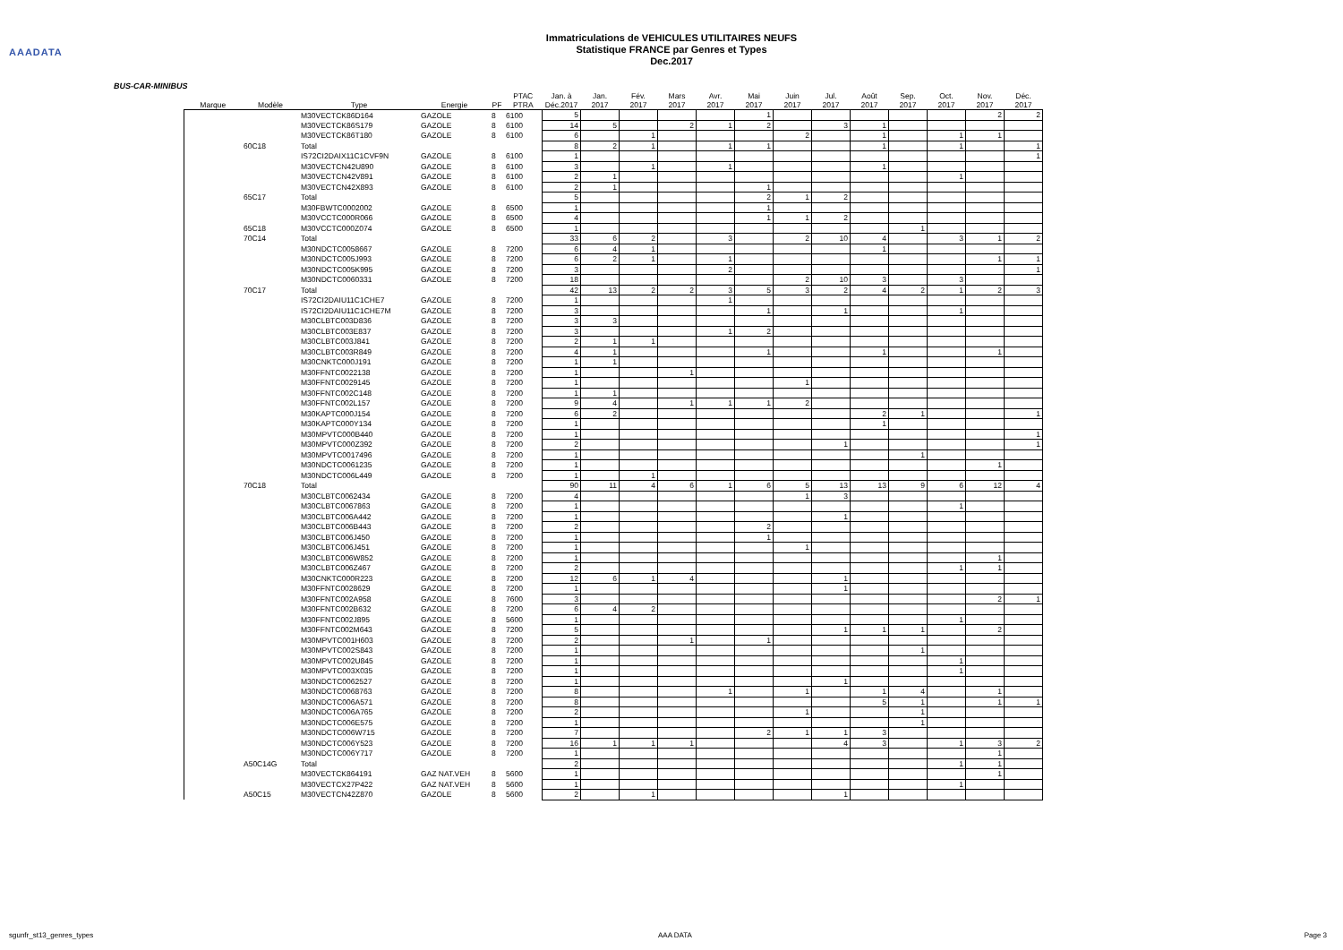AAADATA
Immatriculations de VEHICULES UTILITAIRES NEUFS
Statistique FRANCE par Genres et Types
Dec.2017
BUS-CAR-MINIBUS
| | | | | | PTAC | Jan. à | Jan. | Fév. | Mars | Avr. | Mai | Juin | Jul. | Août | Sep. | Oct. | Nov. | Déc. |
| --- | --- | --- | --- | --- | --- | --- | --- | --- | --- | --- | --- | --- | --- | --- | --- | --- | --- | --- |
| Marque | Modèle | Type | Energie | PF | PTRA | Déc.2017 | 2017 | 2017 | 2017 | 2017 | 2017 | 2017 | 2017 | 2017 | 2017 | 2017 | 2017 | 2017 |
| | | M30VECTCK86D164 | GAZOLE | 8 | 6100 | 5 | | | | | 1 | | | | | | 2 | 2 |
| | | M30VECTCK86S179 | GAZOLE | 8 | 6100 | 14 | 5 | | 2 | 1 | 2 | | 3 | 1 | | | | |
| | | M30VECTCK86T180 | GAZOLE | 8 | 6100 | 6 | | 1 | | | | 2 | | 1 | | 1 | 1 | |
| | 60C18 | Total | | | | 8 | 2 | 1 | | 1 | 1 | | | 1 | | 1 | | 1 |
| | | IS72CI2DAIX11C1CVF9N | GAZOLE | 8 | 6100 | 1 | | | | | | | | | | | | 1 |
| | | M30VECTCN42U890 | GAZOLE | 8 | 6100 | 3 | | 1 | | 1 | | | | 1 | | | | |
| | | M30VECTCN42V891 | GAZOLE | 8 | 6100 | 2 | 1 | | | | | | | | | 1 | | |
| | | M30VECTCN42X893 | GAZOLE | 8 | 6100 | 2 | 1 | | | | 1 | | | | | | | |
| | 65C17 | Total | | | | 5 | | | | | 2 | 1 | 2 | | | | | |
| | | M30FBWTC0002002 | GAZOLE | 8 | 6500 | 1 | | | | | 1 | | | | | | | |
| | | M30VCCTC000R066 | GAZOLE | 8 | 6500 | 4 | | | | | 1 | 1 | 2 | | | | | |
| | 65C18 | M30VCCTC000Z074 | GAZOLE | 8 | 6500 | 1 | | | | | | | | | 1 | | | |
| | 70C14 | Total | | | | 33 | 6 | 2 | | 3 | | 2 | 10 | 4 | | 3 | 1 | 2 |
| | | M30NDCTC0058667 | GAZOLE | 8 | 7200 | 6 | 4 | 1 | | | | | | 1 | | | | |
| | | M30NDCTC005J993 | GAZOLE | 8 | 7200 | 6 | 2 | 1 | | 1 | | | | | | | 1 | 1 |
| | | M30NDCTC005K995 | GAZOLE | 8 | 7200 | 3 | | | | 2 | | | | | | | | 1 |
| | | M30NDCTC0060331 | GAZOLE | 8 | 7200 | 18 | | | | | | 2 | 10 | 3 | | 3 | | |
| | 70C17 | Total | | | | 42 | 13 | 2 | 2 | 3 | 5 | 3 | 2 | 4 | 2 | 1 | 2 | 3 |
| | | IS72CI2DAIU11C1CHE7 | GAZOLE | 8 | 7200 | 1 | | | | 1 | | | | | | | | |
| | | IS72CI2DAIU11C1CHE7M | GAZOLE | 8 | 7200 | 3 | | | | | 1 | | 1 | | | 1 | | |
| | | M30CLBTC003D836 | GAZOLE | 8 | 7200 | 3 | 3 | | | | | | | | | | | |
| | | M30CLBTC003E837 | GAZOLE | 8 | 7200 | 3 | | | | 1 | 2 | | | | | | | |
| | | M30CLBTC003J841 | GAZOLE | 8 | 7200 | 2 | 1 | 1 | | | | | | | | | | |
| | | M30CLBTC003R849 | GAZOLE | 8 | 7200 | 4 | 1 | | | | 1 | | | 1 | | | 1 | |
| | | M30CNKTC000J191 | GAZOLE | 8 | 7200 | 1 | 1 | | | | | | | | | | | |
| | | M30FFNTC0022138 | GAZOLE | 8 | 7200 | 1 | | | 1 | | | | | | | | | |
| | | M30FFNTC0029145 | GAZOLE | 8 | 7200 | 1 | | | | | | 1 | | | | | | |
| | | M30FFNTC002C148 | GAZOLE | 8 | 7200 | 1 | 1 | | | | | | | | | | | |
| | | M30FFNTC002L157 | GAZOLE | 8 | 7200 | 9 | 4 | | 1 | 1 | 1 | 2 | | | | | | |
| | | M30KAPTC000J154 | GAZOLE | 8 | 7200 | 6 | 2 | | | | | | | 2 | 1 | | | 1 |
| | | M30KAPTC000Y134 | GAZOLE | 8 | 7200 | 1 | | | | | | | | 1 | | | | |
| | | M30MPVTC000B440 | GAZOLE | 8 | 7200 | 1 | | | | | | | | | | | | 1 |
| | | M30MPVTC000Z392 | GAZOLE | 8 | 7200 | 2 | | | | | | | 1 | | | | | 1 |
| | | M30MPVTC0017496 | GAZOLE | 8 | 7200 | 1 | | | | | | | | | 1 | | | |
| | | M30NDCTC0061235 | GAZOLE | 8 | 7200 | 1 | | | | | | | | | | | 1 | |
| | | M30NDCTC006L449 | GAZOLE | 8 | 7200 | 1 | | 1 | | | | | | | | | | |
| | 70C18 | Total | | | | 90 | 11 | 4 | 6 | 1 | 6 | 5 | 13 | 13 | 9 | 6 | 12 | 4 |
| | | M30CLBTC0062434 | GAZOLE | 8 | 7200 | 4 | | | | | | 1 | 3 | | | | | |
| | | M30CLBTC0067863 | GAZOLE | 8 | 7200 | 1 | | | | | | | | | | 1 | | |
| | | M30CLBTC006A442 | GAZOLE | 8 | 7200 | 1 | | | | | | | 1 | | | | | |
| | | M30CLBTC006B443 | GAZOLE | 8 | 7200 | 2 | | | | | 2 | | | | | | | |
| | | M30CLBTC006J450 | GAZOLE | 8 | 7200 | 1 | | | | | 1 | | | | | | | |
| | | M30CLBTC006J451 | GAZOLE | 8 | 7200 | 1 | | | | | | 1 | | | | | | |
| | | M30CLBTC006W852 | GAZOLE | 8 | 7200 | 1 | | | | | | | | | | | 1 | |
| | | M30CLBTC006Z467 | GAZOLE | 8 | 7200 | 2 | | | | | | | | | | 1 | 1 | |
| | | M30CNKTC000R223 | GAZOLE | 8 | 7200 | 12 | 6 | 1 | 4 | | | | 1 | | | | | |
| | | M30FFNTC0028629 | GAZOLE | 8 | 7200 | 1 | | | | | | | 1 | | | | | |
| | | M30FFNTC002A958 | GAZOLE | 8 | 7600 | 3 | | | | | | | | | | | 2 | 1 |
| | | M30FFNTC002B632 | GAZOLE | 8 | 7200 | 6 | 4 | 2 | | | | | | | | | | |
| | | M30FFNTC002J895 | GAZOLE | 8 | 5600 | 1 | | | | | | | | | | 1 | | |
| | | M30FFNTC002M643 | GAZOLE | 8 | 7200 | 5 | | | | | | | 1 | 1 | 1 | | 2 | |
| | | M30MPVTC001H603 | GAZOLE | 8 | 7200 | 2 | | | 1 | | 1 | | | | | | | |
| | | M30MPVTC002S843 | GAZOLE | 8 | 7200 | 1 | | | | | | | | | 1 | | | |
| | | M30MPVTC002U845 | GAZOLE | 8 | 7200 | 1 | | | | | | | | | | 1 | | |
| | | M30MPVTC003X035 | GAZOLE | 8 | 7200 | 1 | | | | | | | | | | 1 | | |
| | | M30NDCTC0062527 | GAZOLE | 8 | 7200 | 1 | | | | | | | 1 | | | | | |
| | | M30NDCTC0068763 | GAZOLE | 8 | 7200 | 8 | | | | 1 | | 1 | | 1 | 4 | | 1 | |
| | | M30NDCTC006A571 | GAZOLE | 8 | 7200 | 8 | | | | | | | | 5 | 1 | | 1 | 1 |
| | | M30NDCTC006A765 | GAZOLE | 8 | 7200 | 2 | | | | | | 1 | | | 1 | | | |
| | | M30NDCTC006E575 | GAZOLE | 8 | 7200 | 1 | | | | | | | | | 1 | | | |
| | | M30NDCTC006W715 | GAZOLE | 8 | 7200 | 7 | | | | | 2 | 1 | 1 | 3 | | | | |
| | | M30NDCTC006Y523 | GAZOLE | 8 | 7200 | 16 | 1 | 1 | 1 | | | | 4 | 3 | | 1 | 3 | 2 |
| | | M30NDCTC006Y717 | GAZOLE | 8 | 7200 | 1 | | | | | | | | | | | 1 | |
| | A50C14G | Total | | | | 2 | | | | | | | | | | 1 | 1 | |
| | | M30VECTCK864191 | GAZ NAT.VEH | 8 | 5600 | 1 | | | | | | | | | | | 1 | |
| | | M30VECTCX27P422 | GAZ NAT.VEH | 8 | 5600 | 1 | | | | | | | | | | 1 | | |
| | A50C15 | M30VECTCN42Z870 | GAZOLE | 8 | 5600 | 2 | | 1 | | | | | 1 | | | | | |
sgunfr_st13_genres_types AAA DATA Page 3